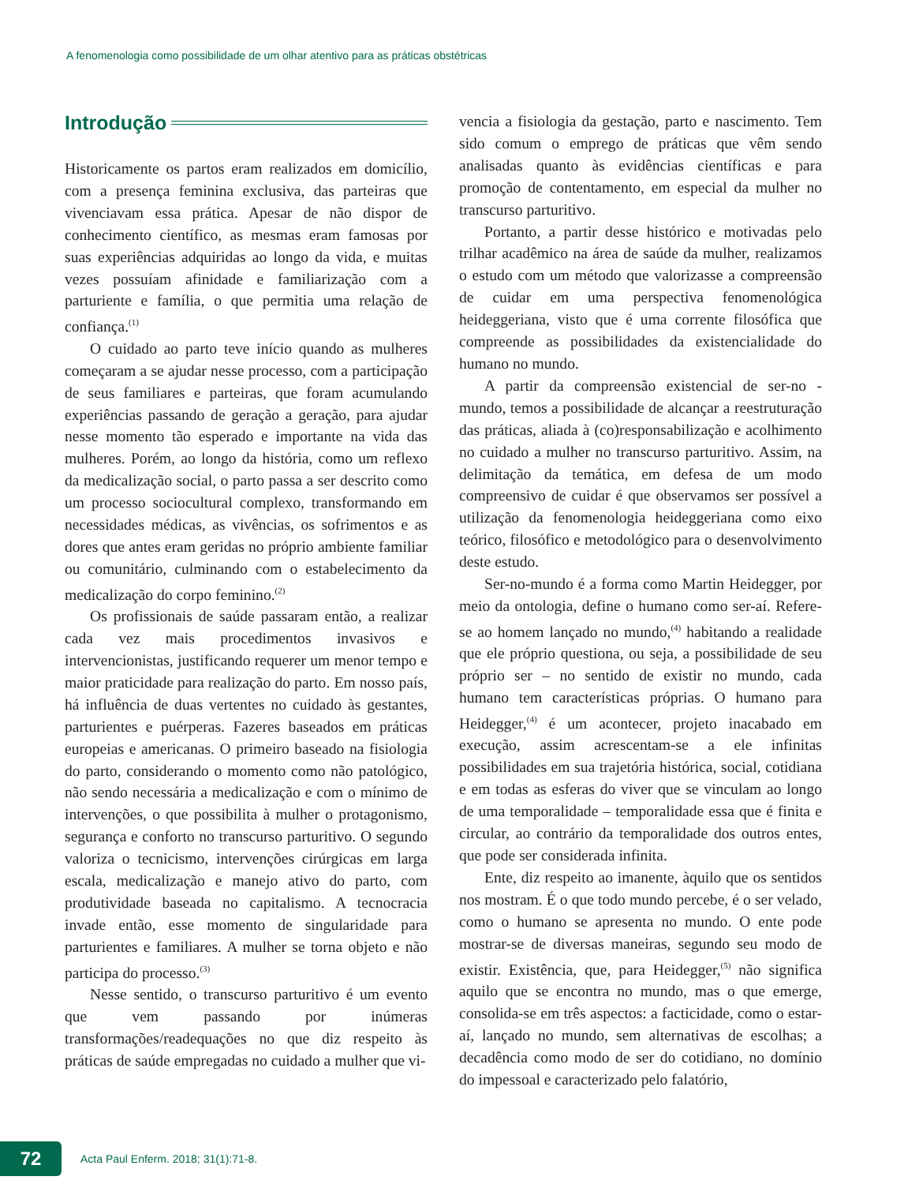A fenomenologia como possibilidade de um olhar atentivo para as práticas obstétricas
Introdução
Historicamente os partos eram realizados em domicílio, com a presença feminina exclusiva, das parteiras que vivenciavam essa prática. Apesar de não dispor de conhecimento científico, as mesmas eram famosas por suas experiências adquiridas ao longo da vida, e muitas vezes possuíam afinidade e familiarização com a parturiente e família, o que permitia uma relação de confiança.<sup>(1)</sup>
O cuidado ao parto teve início quando as mulheres começaram a se ajudar nesse processo, com a participação de seus familiares e parteiras, que foram acumulando experiências passando de geração a geração, para ajudar nesse momento tão esperado e importante na vida das mulheres. Porém, ao longo da história, como um reflexo da medicalização social, o parto passa a ser descrito como um processo sociocultural complexo, transformando em necessidades médicas, as vivências, os sofrimentos e as dores que antes eram geridas no próprio ambiente familiar ou comunitário, culminando com o estabelecimento da medicalização do corpo feminino.<sup>(2)</sup>
Os profissionais de saúde passaram então, a realizar cada vez mais procedimentos invasivos e intervencionistas, justificando requerer um menor tempo e maior praticidade para realização do parto. Em nosso país, há influência de duas vertentes no cuidado às gestantes, parturientes e puérperas. Fazeres baseados em práticas europeias e americanas. O primeiro baseado na fisiologia do parto, considerando o momento como não patológico, não sendo necessária a medicalização e com o mínimo de intervenções, o que possibilita à mulher o protagonismo, segurança e conforto no transcurso parturitivo. O segundo valoriza o tecnicismo, intervenções cirúrgicas em larga escala, medicalização e manejo ativo do parto, com produtividade baseada no capitalismo. A tecnocracia invade então, esse momento de singularidade para parturientes e familiares. A mulher se torna objeto e não participa do processo.<sup>(3)</sup>
Nesse sentido, o transcurso parturitivo é um evento que vem passando por inúmeras transformações/readequações no que diz respeito às práticas de saúde empregadas no cuidado a mulher que vi-
vencia a fisiologia da gestação, parto e nascimento. Tem sido comum o emprego de práticas que vêm sendo analisadas quanto às evidências científicas e para promoção de contentamento, em especial da mulher no transcurso parturitivo.
Portanto, a partir desse histórico e motivadas pelo trilhar acadêmico na área de saúde da mulher, realizamos o estudo com um método que valorizasse a compreensão de cuidar em uma perspectiva fenomenológica heideggeriana, visto que é uma corrente filosófica que compreende as possibilidades da existencialidade do humano no mundo.
A partir da compreensão existencial de ser-no -mundo, temos a possibilidade de alcançar a reestruturação das práticas, aliada à (co)responsabilização e acolhimento no cuidado a mulher no transcurso parturitivo. Assim, na delimitação da temática, em defesa de um modo compreensivo de cuidar é que observamos ser possível a utilização da fenomenologia heideggeriana como eixo teórico, filosófico e metodológico para o desenvolvimento deste estudo.
Ser-no-mundo é a forma como Martin Heidegger, por meio da ontologia, define o humano como ser-aí. Refere-se ao homem lançado no mundo,<sup>(4)</sup> habitando a realidade que ele próprio questiona, ou seja, a possibilidade de seu próprio ser – no sentido de existir no mundo, cada humano tem características próprias. O humano para Heidegger,<sup>(4)</sup> é um acontecer, projeto inacabado em execução, assim acrescentam-se a ele infinitas possibilidades em sua trajetória histórica, social, cotidiana e em todas as esferas do viver que se vinculam ao longo de uma temporalidade – temporalidade essa que é finita e circular, ao contrário da temporalidade dos outros entes, que pode ser considerada infinita.
Ente, diz respeito ao imanente, àquilo que os sentidos nos mostram. É o que todo mundo percebe, é o ser velado, como o humano se apresenta no mundo. O ente pode mostrar-se de diversas maneiras, segundo seu modo de existir. Existência, que, para Heidegger,<sup>(5)</sup> não significa aquilo que se encontra no mundo, mas o que emerge, consolida-se em três aspectos: a facticidade, como o estar-aí, lançado no mundo, sem alternativas de escolhas; a decadência como modo de ser do cotidiano, no domínio do impessoal e caracterizado pelo falatório,
72
Acta Paul Enferm. 2018; 31(1):71-8.